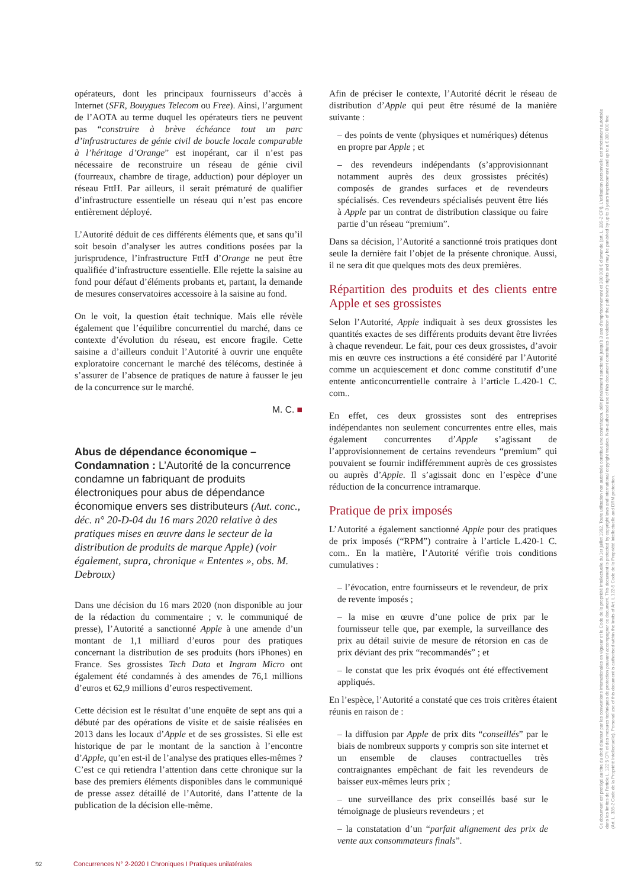opérateurs, dont les principaux fournisseurs d’accès à Internet (SFR, Bouygues Telecom ou Free). Ainsi, l’argument de l’AOTA au terme duquel les opérateurs tiers ne peuvent pas “construire à brève échéance tout un parc d’infrastructures de génie civil de boucle locale comparable à l’héritage d’Orange” est inopérant, car il n’est pas nécessaire de reconstruire un réseau de génie civil (fourreaux, chambre de tirage, adduction) pour déployer un réseau FttH. Par ailleurs, il serait prématuré de qualifier d’infrastructure essentielle un réseau qui n’est pas encore entièrement déployé.
L’Autorité déduit de ces différents éléments que, et sans qu’il soit besoin d’analyser les autres conditions posées par la jurisprudence, l’infrastructure FttH d’Orange ne peut être qualifiée d’infrastructure essentielle. Elle rejette la saisine au fond pour défaut d’éléments probants et, partant, la demande de mesures conservatoires accessoire à la saisine au fond.
On le voit, la question était technique. Mais elle révèle également que l’équilibre concurrentiel du marché, dans ce contexte d’évolution du réseau, est encore fragile. Cette saisine a d’ailleurs conduit l’Autorité à ouvrir une enquête exploratoire concernant le marché des télécoms, destinée à s’assurer de l’absence de pratiques de nature à fausser le jeu de la concurrence sur le marché.
M. C. ■
Abus de dépendance économique – Condamnation : L’Autorité de la concurrence condamne un fabriquant de produits électroniques pour abus de dépendance économique envers ses distributeurs (Aut. conc., déc. n° 20-D-04 du 16 mars 2020 relative à des pratiques mises en œuvre dans le secteur de la distribution de produits de marque Apple) (voir également, supra, chronique « Ententes », obs. M. Debroux)
Dans une décision du 16 mars 2020 (non disponible au jour de la rédaction du commentaire ; v. le communiqué de presse), l’Autorité a sanctionné Apple à une amende d’un montant de 1,1 milliard d’euros pour des pratiques concernant la distribution de ses produits (hors iPhones) en France. Ses grossistes Tech Data et Ingram Micro ont également été condamnés à des amendes de 76,1 millions d’euros et 62,9 millions d’euros respectivement.
Cette décision est le résultat d’une enquête de sept ans qui a débuté par des opérations de visite et de saisie réalisées en 2013 dans les locaux d’Apple et de ses grossistes. Si elle est historique de par le montant de la sanction à l’encontre d’Apple, qu’en est-il de l’analyse des pratiques elles-mêmes ? C’est ce qui retiendra l’attention dans cette chronique sur la base des premiers éléments disponibles dans le communiqué de presse assez détaillé de l’Autorité, dans l’attente de la publication de la décision elle-même.
Afin de préciser le contexte, l’Autorité décrit le réseau de distribution d’Apple qui peut être résumé de la manière suivante :
– des points de vente (physiques et numériques) détenus en propre par Apple ; et
– des revendeurs indépendants (s’approvisionnant notamment auprès des deux grossistes précités) composés de grandes surfaces et de revendeurs spécialisés. Ces revendeurs spécialisés peuvent être liés à Apple par un contrat de distribution classique ou faire partie d’un réseau “premium”.
Dans sa décision, l’Autorité a sanctionné trois pratiques dont seule la dernière fait l’objet de la présente chronique. Aussi, il ne sera dit que quelques mots des deux premières.
Répartition des produits et des clients entre Apple et ses grossistes
Selon l’Autorité, Apple indiquait à ses deux grossistes les quantités exactes de ses différents produits devant être livrées à chaque revendeur. Le fait, pour ces deux grossistes, d’avoir mis en œuvre ces instructions a été considéré par l’Autorité comme un acquiescement et donc comme constitutif d’une entente anticoncurrentielle contraire à l’article L.420-1 C. com..
En effet, ces deux grossistes sont des entreprises indépendantes non seulement concurrentes entre elles, mais également concurrentes d’Apple s’agissant de l’approvisionnement de certains revendeurs “premium” qui pouvaient se fournir indifféremment auprès de ces grossistes ou auprès d’Apple. Il s’agissait donc en l’espèce d’une réduction de la concurrence intramarque.
Pratique de prix imposés
L’Autorité a également sanctionné Apple pour des pratiques de prix imposés (“RPM”) contraire à l’article L.420-1 C. com.. En la matière, l’Autorité vérifie trois conditions cumulatives :
– l’évocation, entre fournisseurs et le revendeur, de prix de revente imposés ;
– la mise en œuvre d’une police de prix par le fournisseur telle que, par exemple, la surveillance des prix au détail suivie de mesure de rétorsion en cas de prix déviant des prix “recommandés” ; et
– le constat que les prix évoqués ont été effectivement appliqués.
En l’espèce, l’Autorité a constaté que ces trois critères étaient réunis en raison de :
– la diffusion par Apple de prix dits “conseillés” par le biais de nombreux supports y compris son site internet et un ensemble de clauses contractuelles très contraignantes empêchant de fait les revendeurs de baisser eux-mêmes leurs prix ;
– une surveillance des prix conseillés basé sur le témoignage de plusieurs revendeurs ; et
– la constatation d’un “parfait alignement des prix de vente aux consommateurs finals”.
Ce document est protégé au titre du droit d’auteur par les conventions internationales en vigueur et le Code de la propriété intellectuelle du 1er juillet 1992. Toute utilisation non autorisée constitue une contrefaçon, délit pénalement sanctionné jusqu’à 3 ans d’emprisonnement et 300 000 € d’amende (art. L. 335-2 CPI). L’utilisation personnelle est strictement autorisée dans les limites de l’article L. 122 5 CPI et des mesures techniques de protection pouvant accompagner ce document. This document is protected by copyright laws and international copyright treaties. Non-authorised use of this document constitutes a violation of the publisher’s rights and may be punished by up to 3 years imprisonment and up to a € 300 000 fine (Art. L. 335-2 Code de la Propriété Intellectuelle). Personal use of this document is authorised within the limits of Art. L 122-5 Code de la Propriété Intellectuelle and DRM protection.
92 Concurrences N° 2-2020 I Chroniques I Pratiques unilatérales